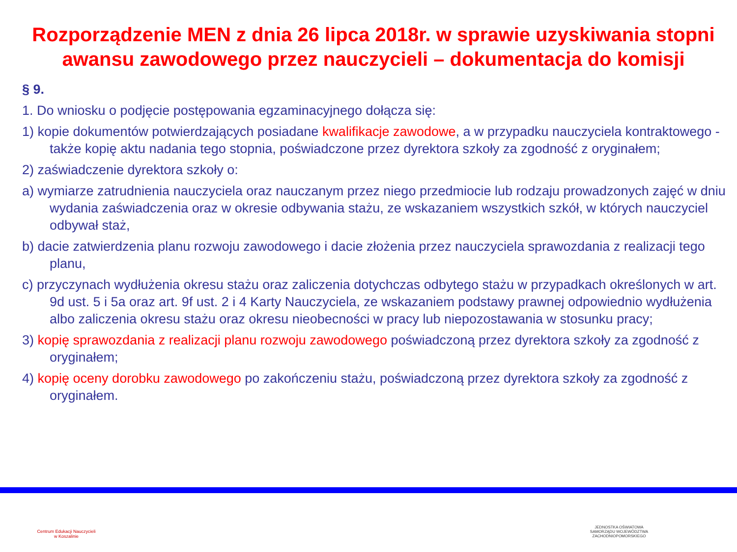Rozporządzenie MEN z dnia 26 lipca 2018r. w sprawie uzyskiwania stopni awansu zawodowego przez nauczycieli – dokumentacja do komisji
§ 9.
1. Do wniosku o podjęcie postępowania egzaminacyjnego dołącza się:
1) kopie dokumentów potwierdzających posiadane kwalifikacje zawodowe, a w przypadku nauczyciela kontraktowego - także kopię aktu nadania tego stopnia, poświadczone przez dyrektora szkoły za zgodność z oryginałem;
2) zaświadczenie dyrektora szkoły o:
a) wymiarze zatrudnienia nauczyciela oraz nauczanym przez niego przedmiocie lub rodzaju prowadzonych zajęć w dniu wydania zaświadczenia oraz w okresie odbywania stażu, ze wskazaniem wszystkich szkół, w których nauczyciel odbywał staż,
b) dacie zatwierdzenia planu rozwoju zawodowego i dacie złożenia przez nauczyciela sprawozdania z realizacji tego planu,
c) przyczynach wydłużenia okresu stażu oraz zaliczenia dotychczas odbytego stażu w przypadkach określonych w art. 9d ust. 5 i 5a oraz art. 9f ust. 2 i 4 Karty Nauczyciela, ze wskazaniem podstawy prawnej odpowiednio wydłużenia albo zaliczenia okresu stażu oraz okresu nieobecności w pracy lub niepozostawania w stosunku pracy;
3) kopię sprawozdania z realizacji planu rozwoju zawodowego poświadczoną przez dyrektora szkoły za zgodność z oryginałem;
4) kopię oceny dorobku zawodowego po zakończeniu stażu, poświadczoną przez dyrektora szkoły za zgodność z oryginałem.
Centrum Edukacji Nauczycieli
w Koszalinie
JEDNOSTKA OŚWIATOWA SAMORZĄDU WOJEWÓDZTWA ZACHODNIOPOMORSKIEGO